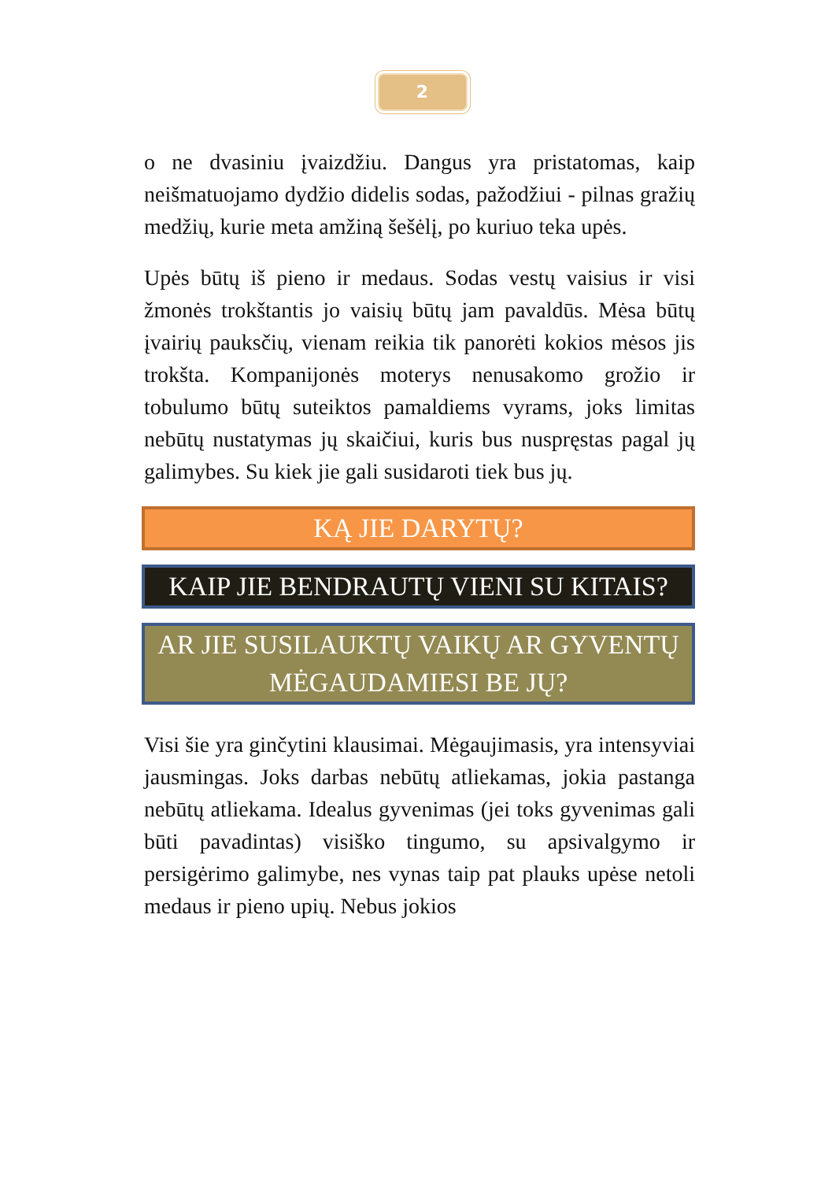2
o ne dvasiniu įvaizdžiu. Dangus yra pristatomas, kaip neišmatuojamo dydžio didelis sodas, pažodžiui - pilnas gražių medžių, kurie meta amžiną šešėlį, po kuriuo teka upės.
Upės būtų iš pieno ir medaus. Sodas vestų vaisius ir visi žmonės trokštantis jo vaisių būtų jam pavaldūs. Mėsa būtų įvairių pauksčių, vienam reikia tik panorėti kokios mėsos jis trokšta. Kompanijonės moterys nenusakomo grožio ir tobulumo būtų suteiktos pamaldiems vyrams, joks limitas nebūtų nustatymas jų skaičiui, kuris bus nuspręstas pagal jų galimybes. Su kiek jie gali susidaroti tiek bus jų.
KĄ JIE DARYTŲ?
KAIP JIE BENDRAUTŲ VIENI SU KITAIS?
AR JIE SUSILAUKTŲ VAIKŲ AR GYVENTŲ MĖGAUDAMIESI BE JŲ?
Visi šie yra ginčytini klausimai. Mėgaujimasis, yra intensyviai jausmingas. Joks darbas nebūtų atliekamas, jokia pastanga nebūtų atliekama. Idealus gyvenimas (jei toks gyvenimas gali būti pavadintas) visiško tingumo, su apsivalgymo ir persigėrimo galimybe, nes vynas taip pat plauks upėse netoli medaus ir pieno upių. Nebus jokios